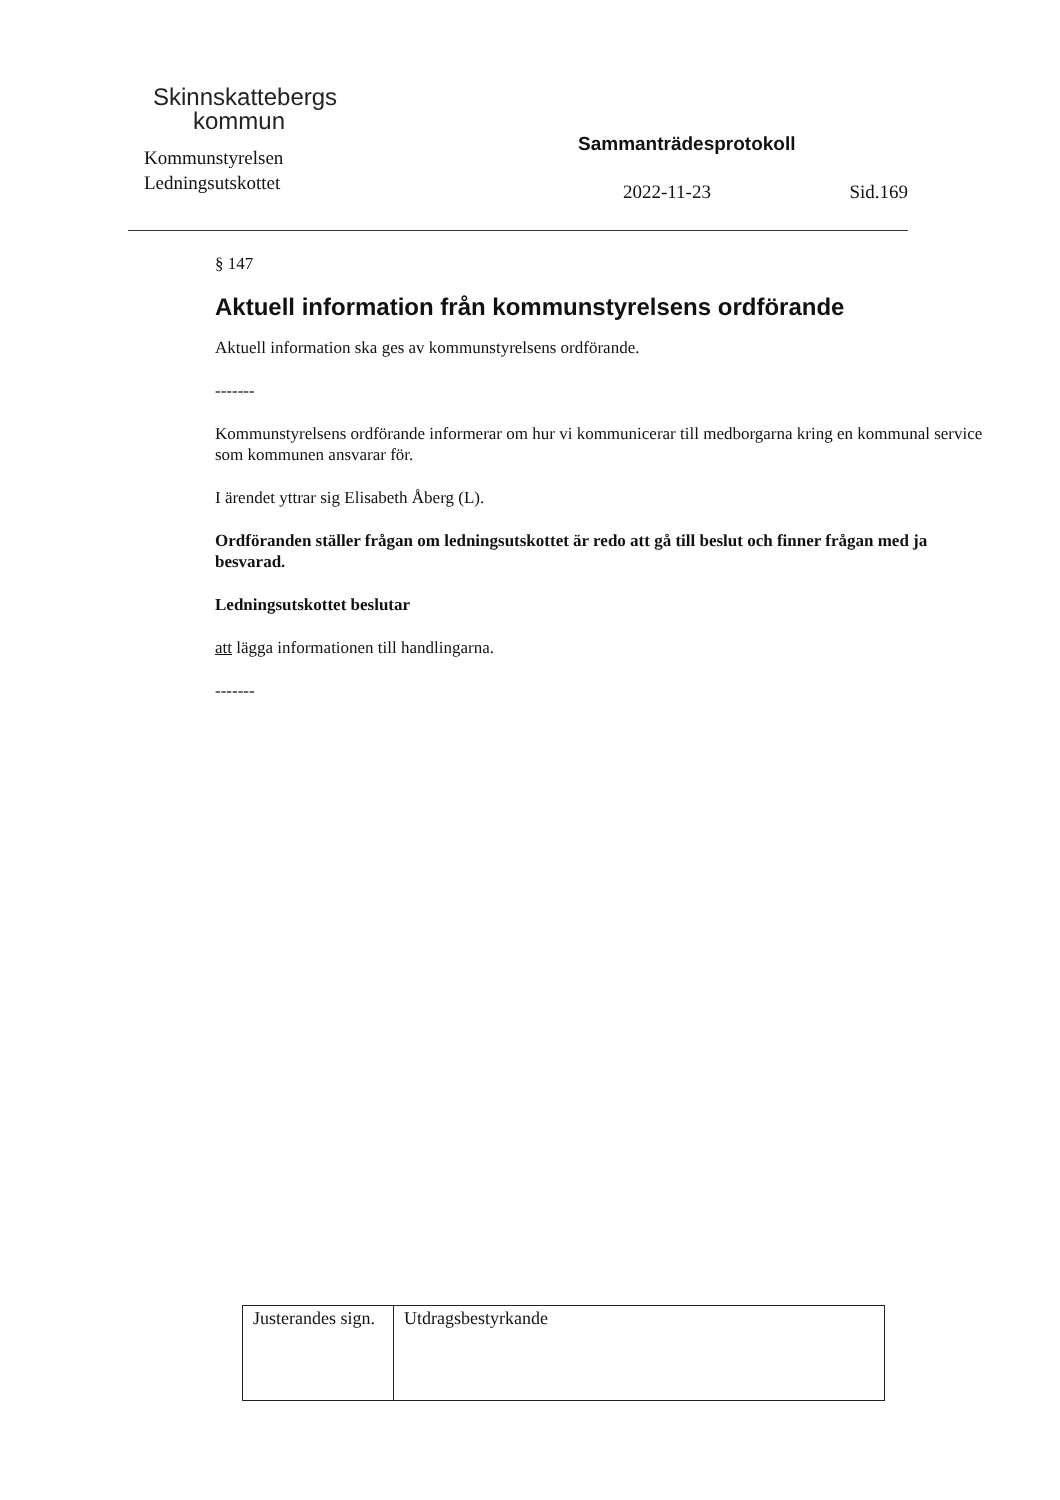Skinnskattebergs
kommun
Kommunstyrelsen
Ledningsutskottet
Sammanträdesprotokoll
2022-11-23 Sid.169
§ 147
Aktuell information från kommunstyrelsens ordförande
Aktuell information ska ges av kommunstyrelsens ordförande.
-------
Kommunstyrelsens ordförande informerar om hur vi kommunicerar till medborgarna kring en kommunal service som kommunen ansvarar för.
I ärendet yttrar sig Elisabeth Åberg (L).
Ordföranden ställer frågan om ledningsutskottet är redo att gå till beslut och finner frågan med ja besvarad.
Ledningsutskottet beslutar
att lägga informationen till handlingarna.
-------
| Justerandes sign. | Utdragsbestyrkande |